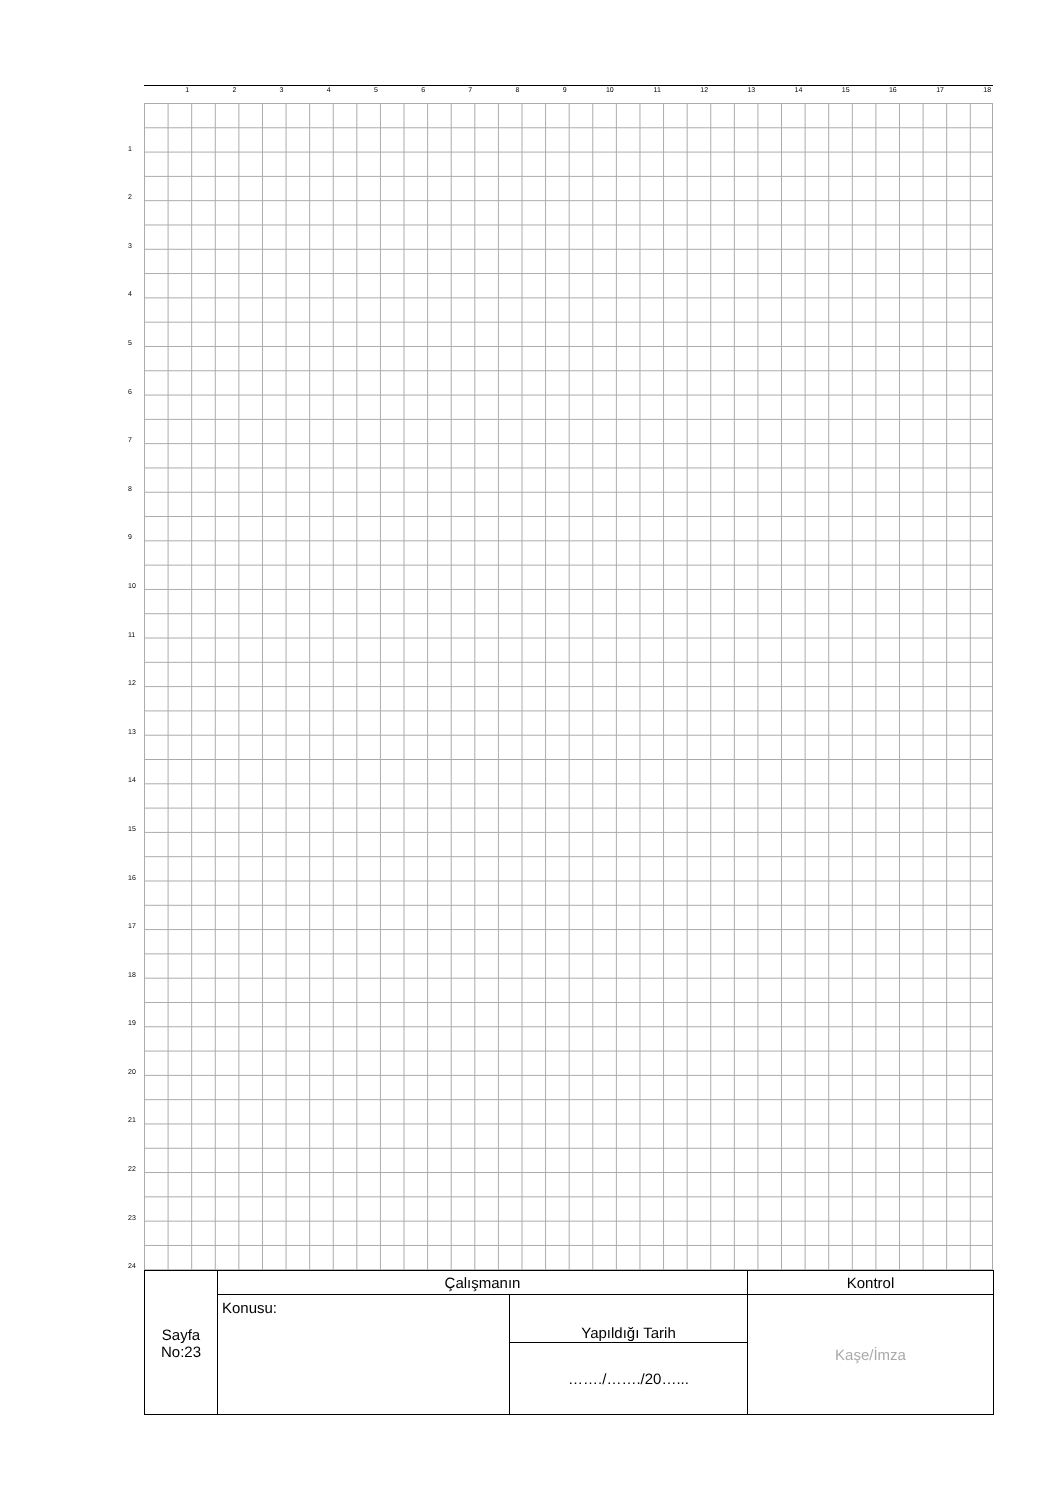123456789 10 11 12 13 14 15 16 17 18
1
2
3
4
5
6
7
8
9
10
11
12
13
14
15
16
17
18
19
20
21
22
23
24
| Sayfa No:23 | Çalışmanın | | Kontrol |
| | Konusu: | Yapıldığı Tarih | Kaşe/İmza |
| | | ……./……./20…... | |